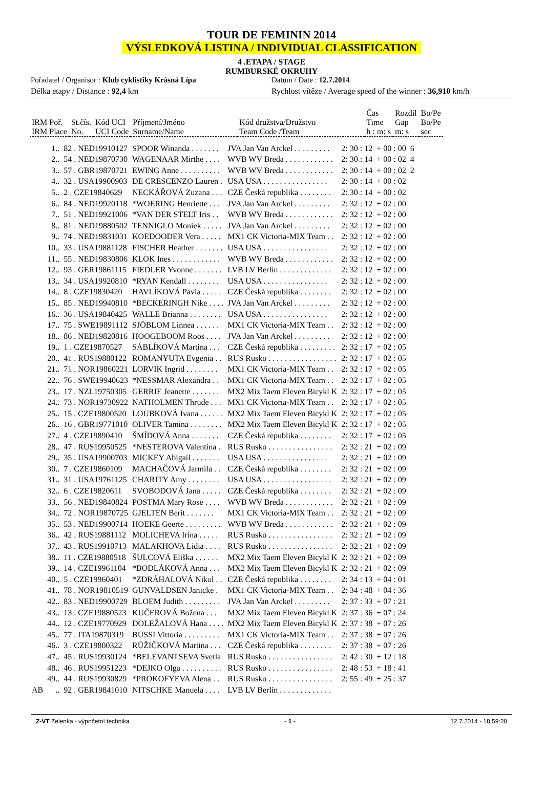TOUR DE FEMININ 2014
VÝSLEDKOVÁ LISTINA / INDIVIDUAL CLASSIFICATION
4 .ETAPA / STAGE
RUMBURSKÉ OKRUHY
Pořadatel / Organisor : Klub cyklistiky Krásná Lípa Datum / Date : 12.7.2014
Délka etapy / Distance : 92,4 km Rychlost vítěze / Average speed of the winner : 36,910 km/h
| IRM Poř. IRM Place | St.čís. No. | Kód UCI UCI Code | Příjmení/Jméno Surname/Name | Kód družstva/Družstvo Team Code /Team | Čas Time h : m: s | Rozdíl Gap m: s | Bo/Pe Bo/Pe sec |
| --- | --- | --- | --- | --- | --- | --- | --- |
| | 1.. | 82 . NED19910127 | SPOOR Winanda . . . . . . . | JVA Jan Van Arckel . . . . . . . . . | 2: 30 : 12 | + 00 : 00 | 6 |
| | 2.. | 54 . NED19870730 | WAGENAAR Mirthe . . . . | WVB WV Breda . . . . . . . . . . . . | 2: 30 : 14 | + 00 : 02 | 4 |
| | 3.. | 57 . GBR19870721 | EWING Anne . . . . . . . . . . | WVB WV Breda . . . . . . . . . . . . | 2: 30 : 14 | + 00 : 02 | 2 |
| | 4.. | 32 . USA19900903 | DE CRESCENZO Lauren . | USA USA . . . . . . . . . . . . . . . . | 2: 30 : 14 | + 00 : 02 | |
| | 5.. | 2 . CZE19840629 | NECKÁŘOVÁ Zuzana . . . | CZE Česká republika . . . . . . . . | 2: 30 : 14 | + 00 : 02 | |
| | 6.. | 84 . NED19920118 | *WOERING Henriette . . . | JVA Jan Van Arckel . . . . . . . . . | 2: 32 : 12 | + 02 : 00 | |
| | 7.. | 51 . NED19921006 | *VAN DER STELT Iris . . | WVB WV Breda . . . . . . . . . . . . | 2: 32 : 12 | + 02 : 00 | |
| | 8.. | 81 . NED19880502 | TENNIGLO Moniek . . . . . | JVA Jan Van Arckel . . . . . . . . . | 2: 32 : 12 | + 02 : 00 | |
| | 9.. | 74 . NED19831031 | KOEDOODER Vera . . . . . | MX1 CK Victoria-MIX Team . . | 2: 32 : 12 | + 02 : 00 | |
| | 10.. | 33 . USA19881128 | FISCHER Heather . . . . . . . | USA USA . . . . . . . . . . . . . . . . | 2: 32 : 12 | + 02 : 00 | |
| | 11.. | 55 . NED19830806 | KLOK Ines . . . . . . . . . . . . | WVB WV Breda . . . . . . . . . . . . | 2: 32 : 12 | + 02 : 00 | |
| | 12.. | 93 . GER19861115 | FIEDLER Yvonne . . . . . . . | LVB LV Berlín . . . . . . . . . . . . . | 2: 32 : 12 | + 02 : 00 | |
| | 13.. | 34 . USA19920810 | *RYAN Kendall . . . . . . . . | USA USA . . . . . . . . . . . . . . . . | 2: 32 : 12 | + 02 : 00 | |
| | 14.. | 8 . CZE19830420 | HAVLÍKOVÁ Pavla . . . . . | CZE Česká republika . . . . . . . . | 2: 32 : 12 | + 02 : 00 | |
| | 15.. | 85 . NED19940810 | *BECKERINGH Nike . . . . | JVA Jan Van Arckel . . . . . . . . . | 2: 32 : 12 | + 02 : 00 | |
| | 16.. | 36 . USA19840425 | WALLE Brianna . . . . . . . . | USA USA . . . . . . . . . . . . . . . . | 2: 32 : 12 | + 02 : 00 | |
| | 17.. | 75 . SWE19891112 | SJÖBLOM Linnea . . . . . . | MX1 CK Victoria-MIX Team . . | 2: 32 : 12 | + 02 : 00 | |
| | 18.. | 86 . NED19820816 | HOOGEBOOM Roos . . . . | JVA Jan Van Arckel . . . . . . . . . | 2: 32 : 12 | + 02 : 00 | |
| | 19.. | 1 . CZE19870527 | SÁBLÍKOVÁ Martina . . . | CZE Česká republika . . . . . . . . . | 2: 32 : 17 | + 02 : 05 | |
| | 20.. | 41 . RUS19880122 | ROMANYUTA Evgenia . . | RUS Rusko . . . . . . . . . . . . . . . . . | 2: 32 : 17 | + 02 : 05 | |
| | 21.. | 71 . NOR19860221 | LORVIK Ingrid . . . . . . . . | MX1 CK Victoria-MIX Team . . | 2: 32 : 17 | + 02 : 05 | |
| | 22.. | 76 . SWE19940623 | *NESSMAR Alexandra . . | MX1 CK Victoria-MIX Team . . | 2: 32 : 17 | + 02 : 05 | |
| | 23.. | 17 . NZL19750305 | GERRIE Jeanette . . . . . . . | MX2 Mix Taem Eleven Bicykl K | 2: 32 : 17 | + 02 : 05 | |
| | 24.. | 73 . NOR19730922 | NATHOLMEN Thrude . . . | MX1 CK Victoria-MIX Team . . | 2: 32 : 17 | + 02 : 05 | |
| | 25.. | 15 . CZE19800520 | LOUBKOVÁ Ivana . . . . . . | MX2 Mix Taem Eleven Bicykl K | 2: 32 : 17 | + 02 : 05 | |
| | 26.. | 16 . GBR19771010 | OLIVER Tamina . . . . . . . . | MX2 Mix Taem Eleven Bicykl K | 2: 32 : 17 | + 02 : 05 | |
| | 27.. | 4 . CZE19890410 | ŠMÍDOVÁ Anna . . . . . . . | CZE Česká republika . . . . . . . . | 2: 32 : 17 | + 02 : 05 | |
| | 28.. | 47 . RUS19950525 | *NESTEROVA Valentina . | RUS Rusko . . . . . . . . . . . . . . . . | 2: 32 : 21 | + 02 : 09 | |
| | 29.. | 35 . USA19900703 | MICKEY Abigail . . . . . . . | USA USA . . . . . . . . . . . . . . . . | 2: 32 : 21 | + 02 : 09 | |
| | 30.. | 7 . CZE19860109 | MACHAČOVÁ Jarmila . . | CZE Česká republika . . . . . . . . | 2: 32 : 21 | + 02 : 09 | |
| | 31.. | 31 . USA19761125 | CHARITY Amy . . . . . . . . | USA USA . . . . . . . . . . . . . . . . . | 2: 32 : 21 | + 02 : 09 | |
| | 32.. | 6 . CZE19820611 | SVOBODOVÁ Jana . . . . . | CZE Česká republika . . . . . . . . | 2: 32 : 21 | + 02 : 09 | |
| | 33.. | 56 . NED19840824 | POSTMA Mary Rose . . . . | WVB WV Breda . . . . . . . . . . . . | 2: 32 : 21 | + 02 : 09 | |
| | 34.. | 72 . NOR19870725 | GJELTEN Berit . . . . . . . | MX1 CK Victoria-MIX Team . . | 2: 32 : 21 | + 02 : 09 | |
| | 35.. | 53 . NED19900714 | HOEKE Geerte . . . . . . . . . | WVB WV Breda . . . . . . . . . . . . | 2: 32 : 21 | + 02 : 09 | |
| | 36.. | 42 . RUS19881112 | MOLICHEVA Irina . . . . . | RUS Rusko . . . . . . . . . . . . . . . . | 2: 32 : 21 | + 02 : 09 | |
| | 37.. | 43 . RUS19910713 | MALAKHOVA Lidia . . . . | RUS Rusko . . . . . . . . . . . . . . . . | 2: 32 : 21 | + 02 : 09 | |
| | 38.. | 11 . CZE19880518 | ŠULCOVÁ Eliška . . . . . . | MX2 Mix Taem Eleven Bicykl K | 2: 32 : 21 | + 02 : 09 | |
| | 39.. | 14 . CZE19961104 | *BODLÁKOVÁ Anna . . . | MX2 Mix Taem Eleven Bicykl K | 2: 32 : 21 | + 02 : 09 | |
| | 40.. | 5 . CZE19960401 | *ZDRÁHALOVÁ Nikol . . | CZE Česká republika . . . . . . . . | 2: 34 : 13 | + 04 : 01 | |
| | 41.. | 78 . NOR19810519 | GUNVALDSEN Janicke . | MX1 CK Victoria-MIX Team . . | 2: 34 : 48 | + 04 : 36 | |
| | 42.. | 83 . NED19900729 | BLOEM Judith . . . . . . . . . | JVA Jan Van Arckel . . . . . . . . . | 2: 37 : 33 | + 07 : 21 | |
| | 43.. | 13 . CZE19880523 | KUČEROVÁ Božena . . . | MX2 Mix Taem Eleven Bicykl K | 2: 37 : 36 | + 07 : 24 | |
| | 44.. | 12 . CZE19770929 | DOLEŽALOVÁ Hana . . . . | MX2 Mix Taem Eleven Bicykl K | 2: 37 : 38 | + 07 : 26 | |
| | 45.. | 77 . ITA19870319 | BUSSI Vittoria . . . . . . . . . | MX1 CK Victoria-MIX Team . . | 2: 37 : 38 | + 07 : 26 | |
| | 46.. | 3 . CZE19800322 | RŮŽIČKOVÁ Martina . . . | CZE Česká republika . . . . . . . . | 2: 37 : 38 | + 07 : 26 | |
| | 47.. | 45 . RUS19930124 | *BELEVANTSEVA Svetla | RUS Rusko . . . . . . . . . . . . . . . . | 2: 42 : 30 | + 12 : 18 | |
| | 48.. | 46 . RUS19951223 | *DEJKO Olga . . . . . . . . . . | RUS Rusko . . . . . . . . . . . . . . . . | 2: 48 : 53 | + 18 : 41 | |
| | 49.. | 44 . RUS19930829 | *PROKOFYEVA Alena . . | RUS Rusko . . . . . . . . . . . . . . . . | 2: 55 : 49 | + 25 : 37 | |
| AB | .. | 92 . GER19841010 | NITSCHKE Manuela . . . . | LVB LV Berlín . . . . . . . . . . . . . | | | |
Z-VT Zelenka - výpočetní technika - 1 - 12.7.2014 - 18:59:20